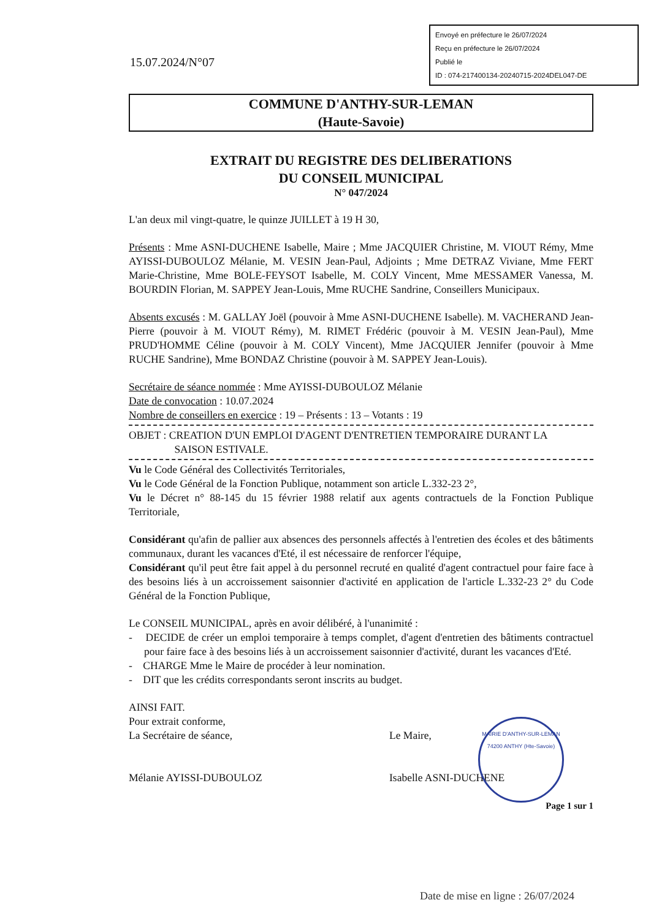Envoyé en préfecture le 26/07/2024
Reçu en préfecture le 26/07/2024
Publié le
ID : 074-217400134-20240715-2024DEL047-DE
15.07.2024/N°07
COMMUNE D'ANTHY-SUR-LEMAN
(Haute-Savoie)
EXTRAIT DU REGISTRE DES DELIBERATIONS
DU CONSEIL MUNICIPAL
N° 047/2024
L'an deux mil vingt-quatre, le quinze JUILLET à 19 H 30,
Présents : Mme ASNI-DUCHENE Isabelle, Maire ; Mme JACQUIER Christine, M. VIOUT Rémy, Mme AYISSI-DUBOULOZ Mélanie, M. VESIN Jean-Paul, Adjoints ; Mme DETRAZ Viviane, Mme FERT Marie-Christine, Mme BOLE-FEYSOT Isabelle, M. COLY Vincent, Mme MESSAMER Vanessa, M. BOURDIN Florian, M. SAPPEY Jean-Louis, Mme RUCHE Sandrine, Conseillers Municipaux.
Absents excusés : M. GALLAY Joël (pouvoir à Mme ASNI-DUCHENE Isabelle). M. VACHERAND Jean-Pierre (pouvoir à M. VIOUT Rémy), M. RIMET Frédéric (pouvoir à M. VESIN Jean-Paul), Mme PRUD'HOMME Céline (pouvoir à M. COLY Vincent), Mme JACQUIER Jennifer (pouvoir à Mme RUCHE Sandrine), Mme BONDAZ Christine (pouvoir à M. SAPPEY Jean-Louis).
Secrétaire de séance nommée : Mme AYISSI-DUBOULOZ Mélanie
Date de convocation : 10.07.2024
Nombre de conseillers en exercice : 19 – Présents : 13 – Votants : 19
OBJET : CREATION D'UN EMPLOI D'AGENT D'ENTRETIEN TEMPORAIRE DURANT LA
SAISON ESTIVALE.
Vu le Code Général des Collectivités Territoriales,
Vu le Code Général de la Fonction Publique, notamment son article L.332-23 2°,
Vu le Décret n° 88-145 du 15 février 1988 relatif aux agents contractuels de la Fonction Publique Territoriale,
Considérant qu'afin de pallier aux absences des personnels affectés à l'entretien des écoles et des bâtiments communaux, durant les vacances d'Eté, il est nécessaire de renforcer l'équipe,
Considérant qu'il peut être fait appel à du personnel recruté en qualité d'agent contractuel pour faire face à des besoins liés à un accroissement saisonnier d'activité en application de l'article L.332-23 2° du Code Général de la Fonction Publique,
Le CONSEIL MUNICIPAL, après en avoir délibéré, à l'unanimité :
- DECIDE de créer un emploi temporaire à temps complet, d'agent d'entretien des bâtiments contractuel pour faire face à des besoins liés à un accroissement saisonnier d'activité, durant les vacances d'Eté.
- CHARGE Mme le Maire de procéder à leur nomination.
- DIT que les crédits correspondants seront inscrits au budget.
AINSI FAIT.
Pour extrait conforme,
La Secrétaire de séance,
Mélanie AYISSI-DUBOULOZ
Le Maire,
Isabelle ASNI-DUCHENE
Page 1 sur 1
MAIRIE D'ANTHY-SUR-LEMAN
74200 ANTHY (Hte-Savoie)
Date de mise en ligne : 26/07/2024